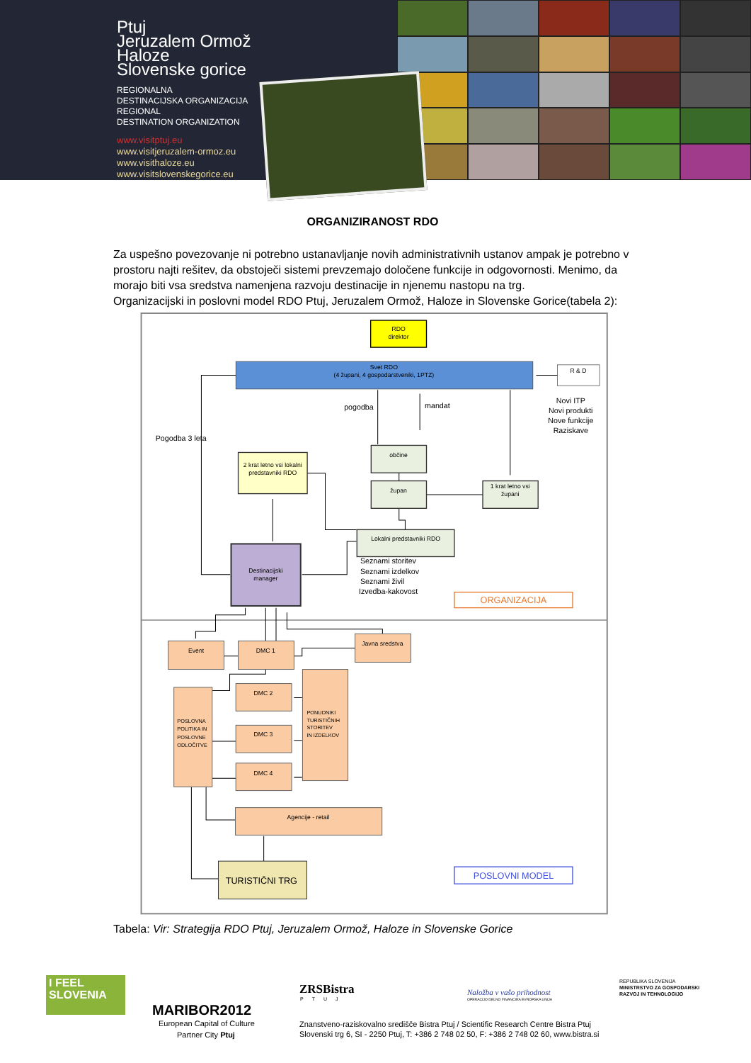Ptuj
Jeruzalem Ormož
Haloze
Slovenske gorice
REGIONALNA
DESTINACIJSKA ORGANIZACIJA
REGIONAL
DESTINATION ORGANIZATION
www.visitptuj.eu
www.visitjeruzalem-ormoz.eu
www.visithaloze.eu
www.visitslovenskegorice.eu
ORGANIZIRANOST RDO
Za uspešno povezovanje ni potrebno ustanavljanje novih administrativnih ustanov ampak je potrebno v prostoru najti rešitev, da obstoječi sistemi prevzemajo določene funkcije in odgovornosti. Menimo, da morajo biti vsa sredstva namenjena razvoju destinacije in njenemu nastopu na trg.
Organizacijski in poslovni model RDO Ptuj, Jeruzalem Ormož, Haloze in Slovenske Gorice(tabela 2):
RDO
direktor
Svet RDO
(4 župani, 4 gospodarstveniki, 1PTZ)
R & D
pogodba
mandat
Novi ITP
Novi produkti
Nove funkcije
Raziskave
Pogodba 3 leta
2 krat letno vsi lokalni
predstavniki RDO
občine
župan
1 krat letno vsi
župani
Lokalni predstavniki RDO
Seznami storitev
Seznami izdelkov
Seznami živil
Izvedba-kakovost
Destinacijski
manager
ORGANIZACIJA
Event
DMC 1
Javna sredstva
DMC 2
DMC 3
DMC 4
POSLOVNA
POLITIKA IN
POSLOVNE
ODLOČITVE
PONUDNIKI
TURISTIČNIH
STORITEV
IN IZDELKOV
Agencije - retail
TURISTIČNI TRG
POSLOVNI MODEL
Tabela: Vir: Strategija RDO Ptuj, Jeruzalem Ormož, Haloze in Slovenske Gorice
I FEEL
SLOVENIA
MARIBOR2012
European Capital of Culture
Partner City Ptuj
ZRSBistra
PTUJ
Naložba v vašo prihodnost
OPERACIJO DELNO FINANCIRA EVROPSKA UNIJA
REPUBLIKA SLOVENIJA
MINISTRSTVO ZA GOSPODARSKI
RAZVOJ IN TEHNOLOGIJO
Znanstveno-raziskovalno središče Bistra Ptuj / Scientific Research Centre Bistra Ptuj
Slovenski trg 6, SI - 2250 Ptuj, T: +386 2 748 02 50, F: +386 2 748 02 60, www.bistra.si